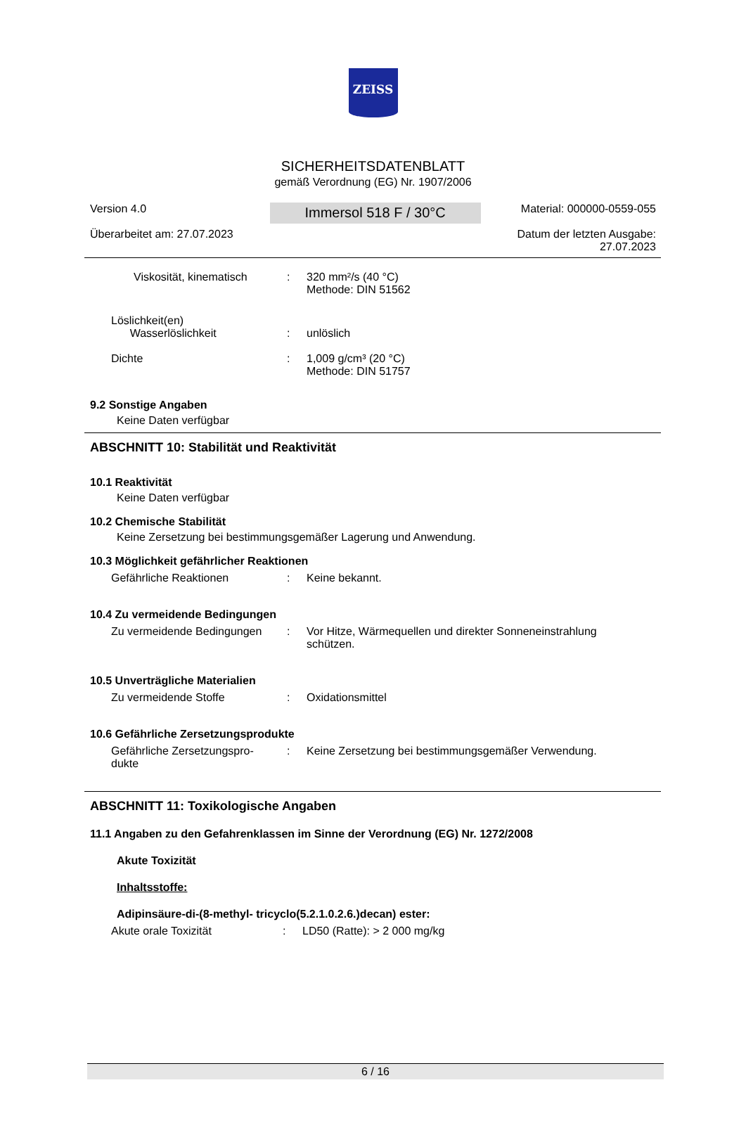ZEISS
SICHERHEITSDATENBLATT
gemäß Verordnung (EG) Nr. 1907/2006
Version 4.0
Überarbeitet am: 27.07.2023
Immersol 518 F / 30°C
Material: 000000-0559-055
Datum der letzten Ausgabe:
27.07.2023
Viskosität, kinematisch
: 320 mm²/s (40 °C)
Methode: DIN 51562
Löslichkeit(en)
Wasserlöslichkeit
:
unlöslich
Dichte : 1,009 g/cm³ (20 °C)
Methode: DIN 51757
9.2 Sonstige Angaben
Keine Daten verfügbar
ABSCHNITT 10: Stabilität und Reaktivität
10.1 Reaktivität
Keine Daten verfügbar
10.2 Chemische Stabilität
Keine Zersetzung bei bestimmungsgemäßer Lagerung und Anwendung.
10.3 Möglichkeit gefährlicher Reaktionen
Gefährliche Reaktionen : Keine bekannt.
10.4 Zu vermeidende Bedingungen
Zu vermeidende Bedingungen : Vor Hitze, Wärmequellen und direkter Sonneneinstrahlung
schützen.
10.5 Unverträgliche Materialien
Zu vermeidende Stoffe : Oxidationsmittel
10.6 Gefährliche Zersetzungsprodukte
Gefährliche Zersetzungspro-
dukte
: Keine Zersetzung bei bestimmungsgemäßer Verwendung.
ABSCHNITT 11: Toxikologische Angaben
11.1 Angaben zu den Gefahrenklassen im Sinne der Verordnung (EG) Nr. 1272/2008
Akute Toxizität
Inhaltsstoffe:
Adipinsäure-di-(8-methyl- tricyclo(5.2.1.0.2.6.)decan) ester:
Akute orale Toxizität : LD50 (Ratte): > 2 000 mg/kg
6 / 16